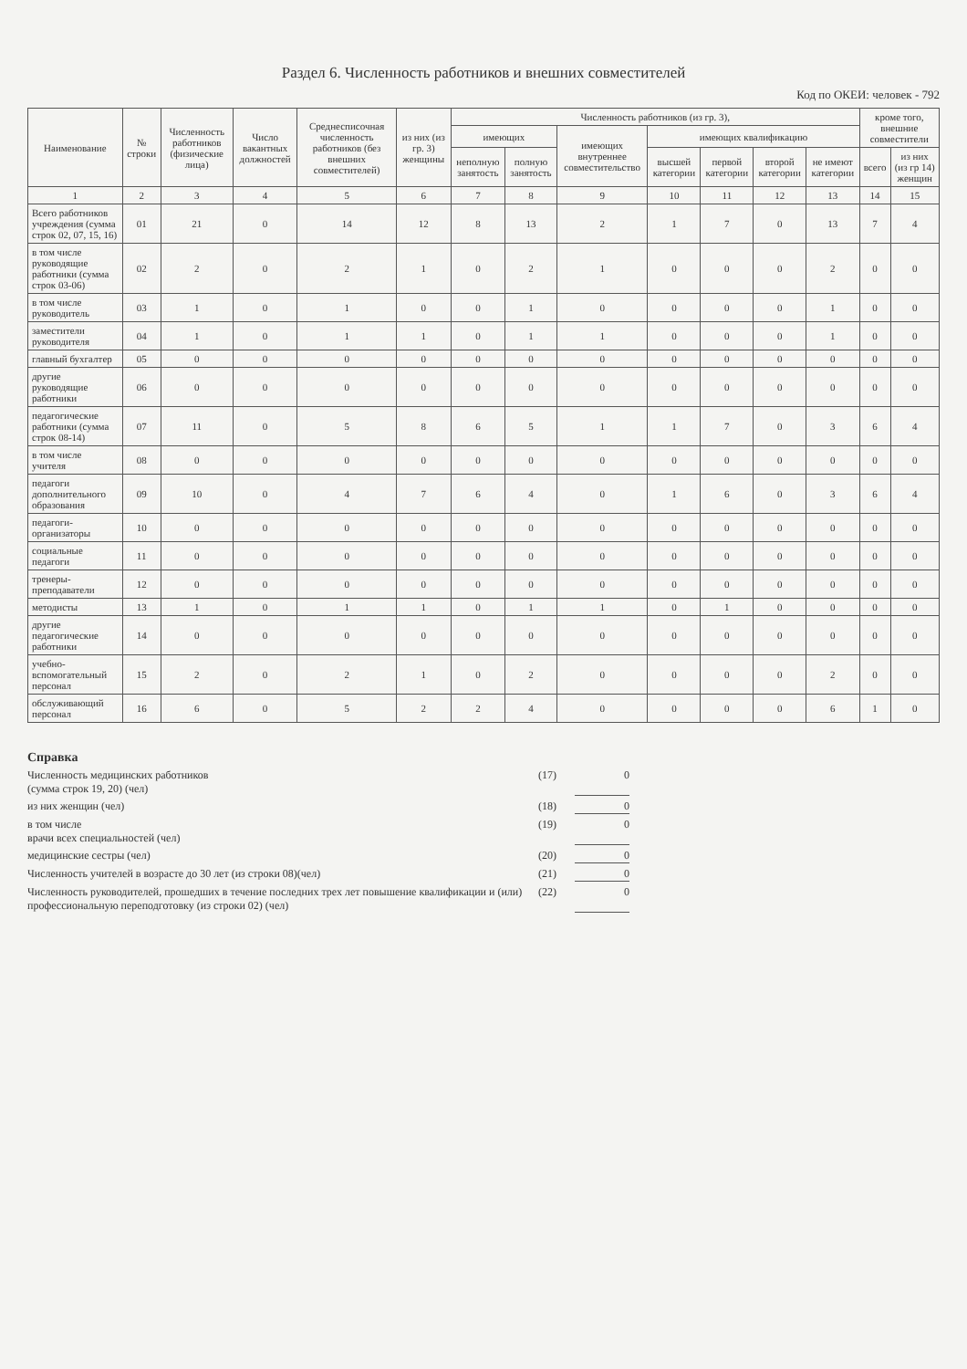Раздел 6. Численность работников и внешних совместителей
Код по ОКЕИ: человек - 792
| Наименование | № строки | Численность работников (физические лица) | Число вакантных должностей | Среднесписочная численность работников (без внешних совместителей) | из них (из гр. 3) женщины | Численность работников (из гр. 3), | | | | | | | кроме того, внешние совместители | |
| --- | --- | --- | --- | --- | --- | --- | --- | --- | --- | --- | --- | --- | --- | --- |
| | | | | | | имеющих | | имеющих внутреннее совместительство | имеющих квалификацию | | | | | |
| | | | | | | неполную занятость | полную занятость | | высшей категории | первой категории | второй категории | не имеют категории | всего | из них (из гр 14) женщин |
| 1 | 2 | 3 | 4 | 5 | 6 | 7 | 8 | 9 | 10 | 11 | 12 | 13 | 14 | 15 |
| Всего работников учреждения (сумма строк 02, 07, 15, 16) | 01 | 21 | 0 | 14 | 12 | 8 | 13 | 2 | 1 | 7 | 0 | 13 | 7 | 4 |
| в том числе руководящие работники (сумма строк 03-06) | 02 | 2 | 0 | 2 | 1 | 0 | 2 | 1 | 0 | 0 | 0 | 2 | 0 | 0 |
| в том числе руководитель | 03 | 1 | 0 | 1 | 0 | 0 | 1 | 0 | 0 | 0 | 0 | 1 | 0 | 0 |
| заместители руководителя | 04 | 1 | 0 | 1 | 1 | 0 | 1 | 1 | 0 | 0 | 0 | 1 | 0 | 0 |
| главный бухгалтер | 05 | 0 | 0 | 0 | 0 | 0 | 0 | 0 | 0 | 0 | 0 | 0 | 0 | 0 |
| другие руководящие работники | 06 | 0 | 0 | 0 | 0 | 0 | 0 | 0 | 0 | 0 | 0 | 0 | 0 | 0 |
| педагогические работники (сумма строк 08-14) | 07 | 11 | 0 | 5 | 8 | 6 | 5 | 1 | 1 | 7 | 0 | 3 | 6 | 4 |
| в том числе учителя | 08 | 0 | 0 | 0 | 0 | 0 | 0 | 0 | 0 | 0 | 0 | 0 | 0 | 0 |
| педагоги дополнительного образования | 09 | 10 | 0 | 4 | 7 | 6 | 4 | 0 | 1 | 6 | 0 | 3 | 6 | 4 |
| педагоги-организаторы | 10 | 0 | 0 | 0 | 0 | 0 | 0 | 0 | 0 | 0 | 0 | 0 | 0 | 0 |
| социальные педагоги | 11 | 0 | 0 | 0 | 0 | 0 | 0 | 0 | 0 | 0 | 0 | 0 | 0 | 0 |
| тренеры-преподаватели | 12 | 0 | 0 | 0 | 0 | 0 | 0 | 0 | 0 | 0 | 0 | 0 | 0 | 0 |
| методисты | 13 | 1 | 0 | 1 | 1 | 0 | 1 | 1 | 0 | 1 | 0 | 0 | 0 | 0 |
| другие педагогические работники | 14 | 0 | 0 | 0 | 0 | 0 | 0 | 0 | 0 | 0 | 0 | 0 | 0 | 0 |
| учебно-вспомогательный персонал | 15 | 2 | 0 | 2 | 1 | 0 | 2 | 0 | 0 | 0 | 0 | 2 | 0 | 0 |
| обслуживающий персонал | 16 | 6 | 0 | 5 | 2 | 2 | 4 | 0 | 0 | 0 | 0 | 6 | 1 | 0 |
Справка
Численность медицинских работников
(сумма строк 19, 20) (чел) (17) 0
из них женщин (чел) (18) 0
в том числе
врачи всех специальностей (чел) (19) 0
медицинские сестры (чел) (20) 0
Численность учителей в возрасте до 30 лет (из строки 08)(чел) (21) 0
Численность руководителей, прошедших в течение последних трех лет повышение квалификации и (или) профессиональную переподготовку (из строки 02) (чел) (22) 0